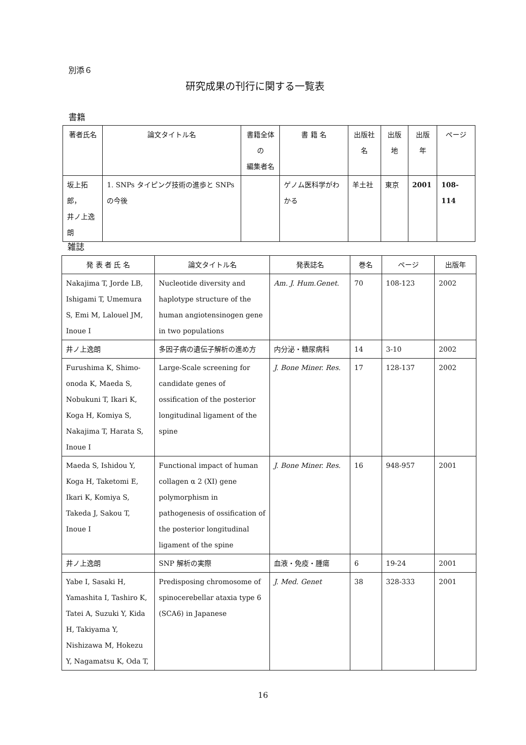別添６
研究成果の刊行に関する一覧表
書籍
| 著者氏名 | 論文タイトル名 | 書籍全体の 編集者名 | 書 籍 名 | 出版社名 | 出版地 | 出版年 | ページ |
| --- | --- | --- | --- | --- | --- | --- | --- |
| 坂上拓郎， 井ノ上逸朗 | 1. SNPs タイピング技術の進歩と SNPs の今後 | | ゲノム医科学がわかる | 羊土社 | 東京 | 2001 | 108-114 |
雑誌
| 発 表 者 氏 名 | 論文タイトル名 | 発表誌名 | 巻名 | ページ | 出版年 |
| --- | --- | --- | --- | --- | --- |
| Nakajima T, Jorde LB, Ishigami T, Umemura S, Emi M, Lalouel JM, Inoue I | Nucleotide diversity and haplotype structure of the human angiotensinogen gene in two populations | Am. J. Hum.Genet. | 70 | 108-123 | 2002 |
| 井ノ上逸朗 | 多因子病の遺伝子解析の進め方 | 内分泌・糖尿病科 | 14 | 3-10 | 2002 |
| Furushima K, Shimo-onoda K, Maeda S, Nobukuni T, Ikari K, Koga H, Komiya S, Nakajima T, Harata S, Inoue I | Large-Scale screening for candidate genes of ossification of the posterior longitudinal ligament of the spine | J. Bone Miner. Res. | 17 | 128-137 | 2002 |
| Maeda S, Ishidou Y, Koga H, Taketomi E, Ikari K, Komiya S, Takeda J, Sakou T, Inoue I | Functional impact of human collagen α 2 (XI) gene polymorphism in pathogenesis of ossification of the posterior longitudinal ligament of the spine | J. Bone Miner. Res. | 16 | 948-957 | 2001 |
| 井ノ上逸朗 | SNP 解析の実際 | 血液・免疫・腫瘍 | 6 | 19-24 | 2001 |
| Yabe I, Sasaki H, Yamashita I, Tashiro K, Tatei A, Suzuki Y, Kida H, Takiyama Y, Nishizawa M, Hokezu Y, Nagamatsu K, Oda T, | Predisposing chromosome of spinocerebellar ataxia type 6 (SCA6) in Japanese | J. Med. Genet | 38 | 328-333 | 2001 |
16